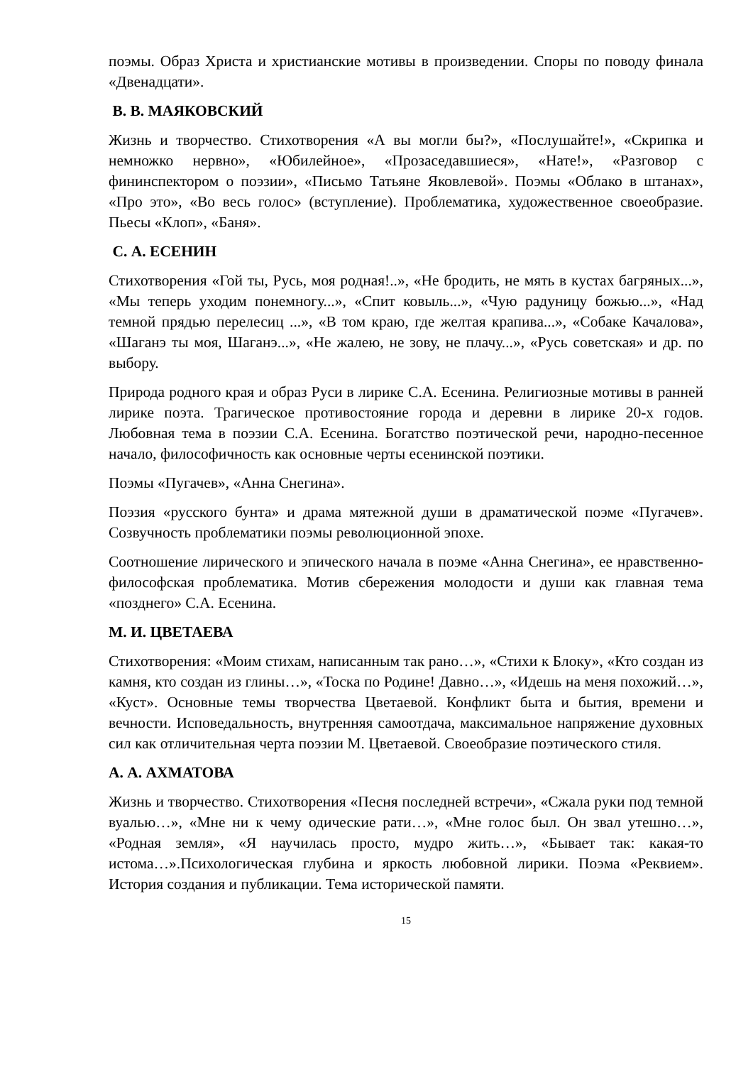поэмы. Образ Христа и христианские мотивы в произведении. Споры по поводу финала «Двенадцати».
В. В. МАЯКОВСКИЙ
Жизнь и творчество. Стихотворения «А вы могли бы?», «Послушайте!», «Скрипка и немножко нервно», «Юбилейное», «Прозаседавшиеся», «Нате!», «Разговор с фининспектором о поэзии», «Письмо Татьяне Яковлевой». Поэмы «Облако в штанах», «Про это», «Во весь голос» (вступление). Проблематика, художественное своеобразие. Пьесы «Клоп», «Баня».
С. А. ЕСЕНИН
Стихотворения «Гой ты, Русь, моя родная!..», «Не бродить, не мять в кустах багряных...», «Мы теперь уходим понемногу...», «Спит ковыль...», «Чую радуницу божью...», «Над темной прядью перелесиц ...», «В том краю, где желтая крапива...», «Собаке Качалова», «Шаганэ ты моя, Шаганэ...», «Не жалею, не зову, не плачу...», «Русь советская» и др. по выбору.
Природа родного края и образ Руси в лирике С.А. Есенина. Религиозные мотивы в ранней лирике поэта. Трагическое противостояние города и деревни в лирике 20-х годов. Любовная тема в поэзии С.А. Есенина. Богатство поэтической речи, народно-песенное начало, философичность как основные черты есенинской поэтики.
Поэмы «Пугачев», «Анна Снегина».
Поэзия «русского бунта» и драма мятежной души в драматической поэме «Пугачев». Созвучность проблематики поэмы революционной эпохе.
Соотношение лирического и эпического начала в поэме «Анна Снегина», ее нравственно-философская проблематика. Мотив сбережения молодости и души как главная тема «позднего» С.А. Есенина.
М. И. ЦВЕТАЕВА
Стихотворения: «Моим стихам, написанным так рано…», «Стихи к Блоку», «Кто создан из камня, кто создан из глины…», «Тоска по Родине! Давно…», «Идешь на меня похожий…», «Куст». Основные темы творчества Цветаевой. Конфликт быта и бытия, времени и вечности. Исповедальность, внутренняя самоотдача, максимальное напряжение духовных сил как отличительная черта поэзии М. Цветаевой. Своеобразие поэтического стиля.
А. А. АХМАТОВА
Жизнь и творчество. Стихотворения «Песня последней встречи», «Сжала руки под темной вуалью…», «Мне ни к чему одические рати…», «Мне голос был. Он звал утешно…», «Родная земля», «Я научилась просто, мудро жить…», «Бывает так: какая-то истома…».Психологическая глубина и яркость любовной лирики. Поэма «Реквием». История создания и публикации. Тема исторической памяти.
15